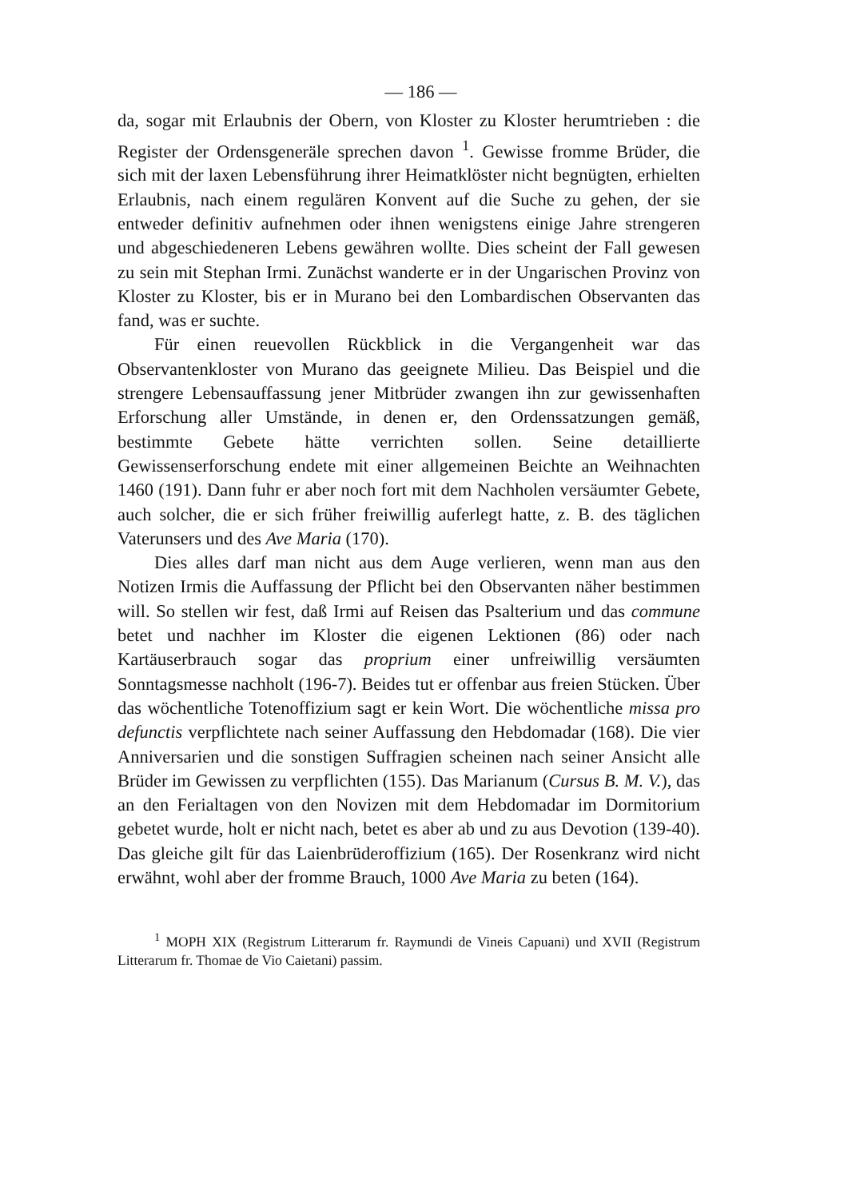— 186 —
da, sogar mit Erlaubnis der Obern, von Kloster zu Kloster herumtrieben : die Register der Ordensgeneräle sprechen davon <sup>1</sup>. Gewisse fromme Brüder, die sich mit der laxen Lebensführung ihrer Heimatklöster nicht begnügten, erhielten Erlaubnis, nach einem regulären Konvent auf die Suche zu gehen, der sie entweder definitiv aufnehmen oder ihnen wenigstens einige Jahre strengeren und abgeschiedeneren Lebens gewähren wollte. Dies scheint der Fall gewesen zu sein mit Stephan Irmi. Zunächst wanderte er in der Ungarischen Provinz von Kloster zu Kloster, bis er in Murano bei den Lombardischen Observanten das fand, was er suchte.
Für einen reuevollen Rückblick in die Vergangenheit war das Observantenkloster von Murano das geeignete Milieu. Das Beispiel und die strengere Lebensauffassung jener Mitbrüder zwangen ihn zur gewissenhaften Erforschung aller Umstände, in denen er, den Ordenssatzungen gemäß, bestimmte Gebete hätte verrichten sollen. Seine detaillierte Gewissenserforschung endete mit einer allgemeinen Beichte an Weihnachten 1460 (191). Dann fuhr er aber noch fort mit dem Nachholen versäumter Gebete, auch solcher, die er sich früher freiwillig auferlegt hatte, z. B. des täglichen Vaterunsers und des Ave Maria (170).
Dies alles darf man nicht aus dem Auge verlieren, wenn man aus den Notizen Irmis die Auffassung der Pflicht bei den Observanten näher bestimmen will. So stellen wir fest, daß Irmi auf Reisen das Psalterium und das commune betet und nachher im Kloster die eigenen Lektionen (86) oder nach Kartäuserbrauch sogar das proprium einer unfreiwillig versäumten Sonntagsmesse nachholt (196-7). Beides tut er offenbar aus freien Stücken. Über das wöchentliche Totenoffizium sagt er kein Wort. Die wöchentliche missa pro defunctis verpflichtete nach seiner Auffassung den Hebdomadar (168). Die vier Anniversarien und die sonstigen Suffragien scheinen nach seiner Ansicht alle Brüder im Gewissen zu verpflichten (155). Das Marianum (Cursus B. M. V.), das an den Ferialtagen von den Novizen mit dem Hebdomadar im Dormitorium gebetet wurde, holt er nicht nach, betet es aber ab und zu aus Devotion (139-40). Das gleiche gilt für das Laienbrüderoffizium (165). Der Rosenkranz wird nicht erwähnt, wohl aber der fromme Brauch, 1000 Ave Maria zu beten (164).
<sup>1</sup> MOPH XIX (Registrum Litterarum fr. Raymundi de Vineis Capuani) und XVII (Registrum Litterarum fr. Thomae de Vio Caietani) passim.